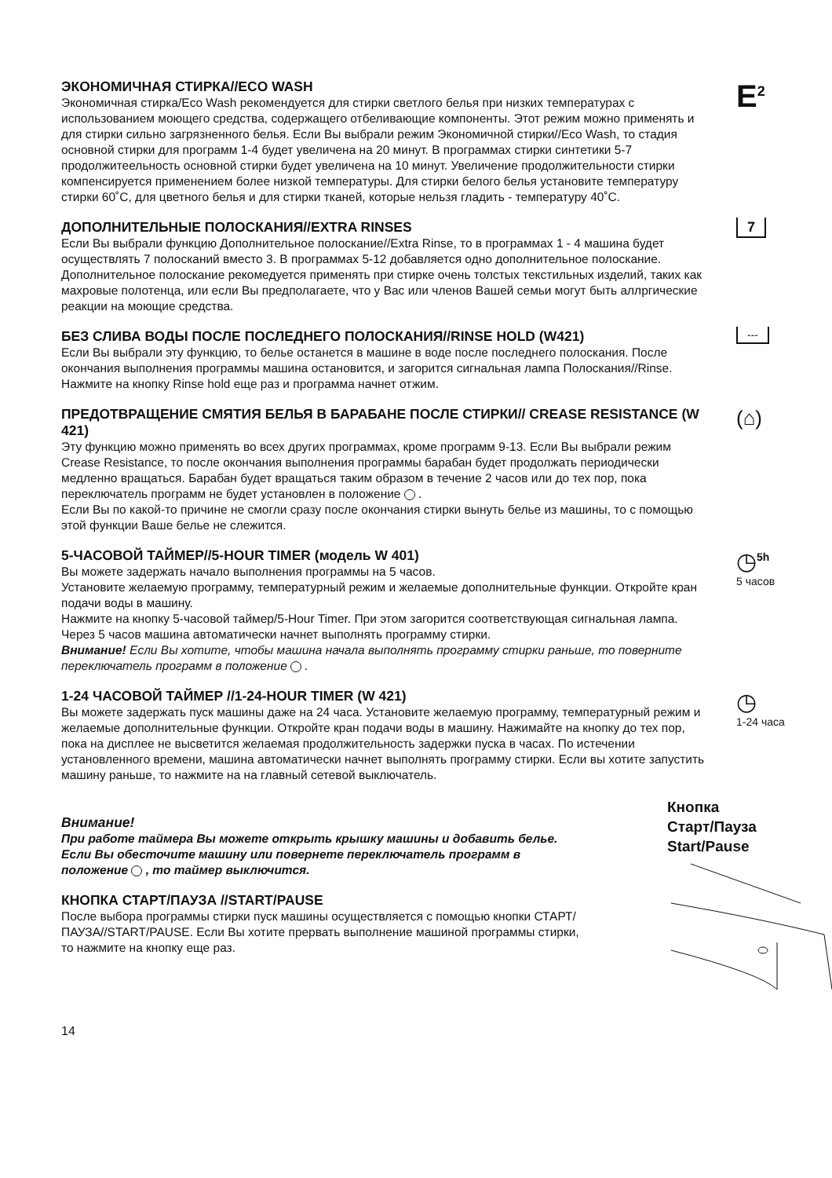ЭКОНОМИЧНАЯ СТИРКА//ECO WASH
Экономичная стирка/Eco Wash рекомендуется для стирки светлого белья при низких температурах с использованием моющего средства, содержащего отбеливающие компоненты. Этот режим можно применять и для стирки сильно загрязненного белья. Если Вы выбрали режим Экономичной стирки//Eco Wash, то стадия основной стирки для программ 1-4 будет увеличена на 20 минут. В программах стирки синтетики 5-7 продолжитеельность основной стирки будет увеличена на 10 минут. Увеличение продолжительности стирки компенсируется применением более низкой температуры. Для стирки белого белья установите температуру стирки 60˚C, для цветного белья и для стирки тканей, которые нельзя гладить - температуру 40˚C.
E<sup>2</sup>
ДОПОЛНИТЕЛЬНЫЕ ПОЛОСКАНИЯ//EXTRA RINSES
Если Вы выбрали функцию Дополнительное полоскание//Extra Rinse, то в программах 1 - 4 машина будет осуществлять 7 полосканий вместо 3. В программах 5-12 добавляется одно дополнительное полоскание. Дополнительное полоскание рекомедуется применять при стирке очень толстых текстильных изделий, таких как махровые полотенца, или если Вы предполагаете, что у Вас или членов Вашей семьи могут быть аллргические реакции на моющие средства.
7
БЕЗ СЛИВА ВОДЫ ПОСЛЕ ПОСЛЕДНЕГО ПОЛОСКАНИЯ//RINSE HOLD (W421)
Если Вы выбрали эту функцию, то белье останется в машине в воде после последнего полоскания. После окончания выполнения программы машина остановится, и загорится сигнальная лампа Полоскания//Rinse. Нажмите на кнопку Rinse hold еще раз и программа начнет отжим.
---
ПРЕДОТВРАЩЕНИЕ СМЯТИЯ БЕЛЬЯ В БАРАБАНЕ ПОСЛЕ СТИРКИ// CREASE RESISTANCE (W 421)
Эту функцию можно применять во всех других программах, кроме программ 9-13. Если Вы выбрали режим Crease Resistance, то после окончания выполнения программы барабан будет продолжать периодически медленно вращаться. Барабан будет вращаться таким образом в течение 2 часов или до тех пор, пока переключатель программ не будет установлен в положение .
Если Вы по какой-то причине не смогли сразу после окончания стирки вынуть белье из машины, то с помощью этой функции Ваше белье не слежится.
(⌂)
5-ЧАСОВОЙ ТАЙМЕР//5-HOUR TIMER (модель W 401)
Вы можете задержать начало выполнения программы на 5 часов.
Установите желаемую программу, температурный режим и желаемые дополнительные функции. Откройте кран подачи воды в машину.
Нажмите на кнопку 5-часовой таймер/5-Hour Timer. При этом загорится соответствующая сигнальная лампа. Через 5 часов машина автоматически начнет выполнять программу стирки.
Внимание! Если Вы хотите, чтобы машина начала выполнять программу стирки раньше, то поверните переключатель программ в положение .
◷<sup>5h</sup>
5 часов
1-24 ЧАСОВОЙ ТАЙМЕР //1-24-HOUR TIMER (W 421)
Вы можете задержать пуск машины даже на 24 часа. Установите желаемую программу, температурный режим и желаемые дополнительные функции. Откройте кран подачи воды в машину. Нажимайте на кнопку до тех пор, пока на дисплее не высветится желаемая продолжительность задержки пуска в часах. По истечении установленного времени, машина автоматически начнет выполнять программу стирки. Если вы хотите запустить машину раньше, то нажмите на на главный сетевой выключатель.
◷
1-24 часа
Внимание!
При работе таймера Вы можете открыть крышку машины и добавить белье. Если Вы обесточите машину или повернете переключатель программ в положение , то таймер выключится.
КНОПКА СТАРТ/ПАУЗА //START/PAUSE
После выбора программы стирки пуск машины осуществляется с помощью кнопки СТАРТ/ПАУЗА//START/PAUSE. Если Вы хотите прервать выполнение машиной программы стирки, то нажмите на кнопку еще раз.
Кнопка
Старт/Пауза
Start/Pause
14